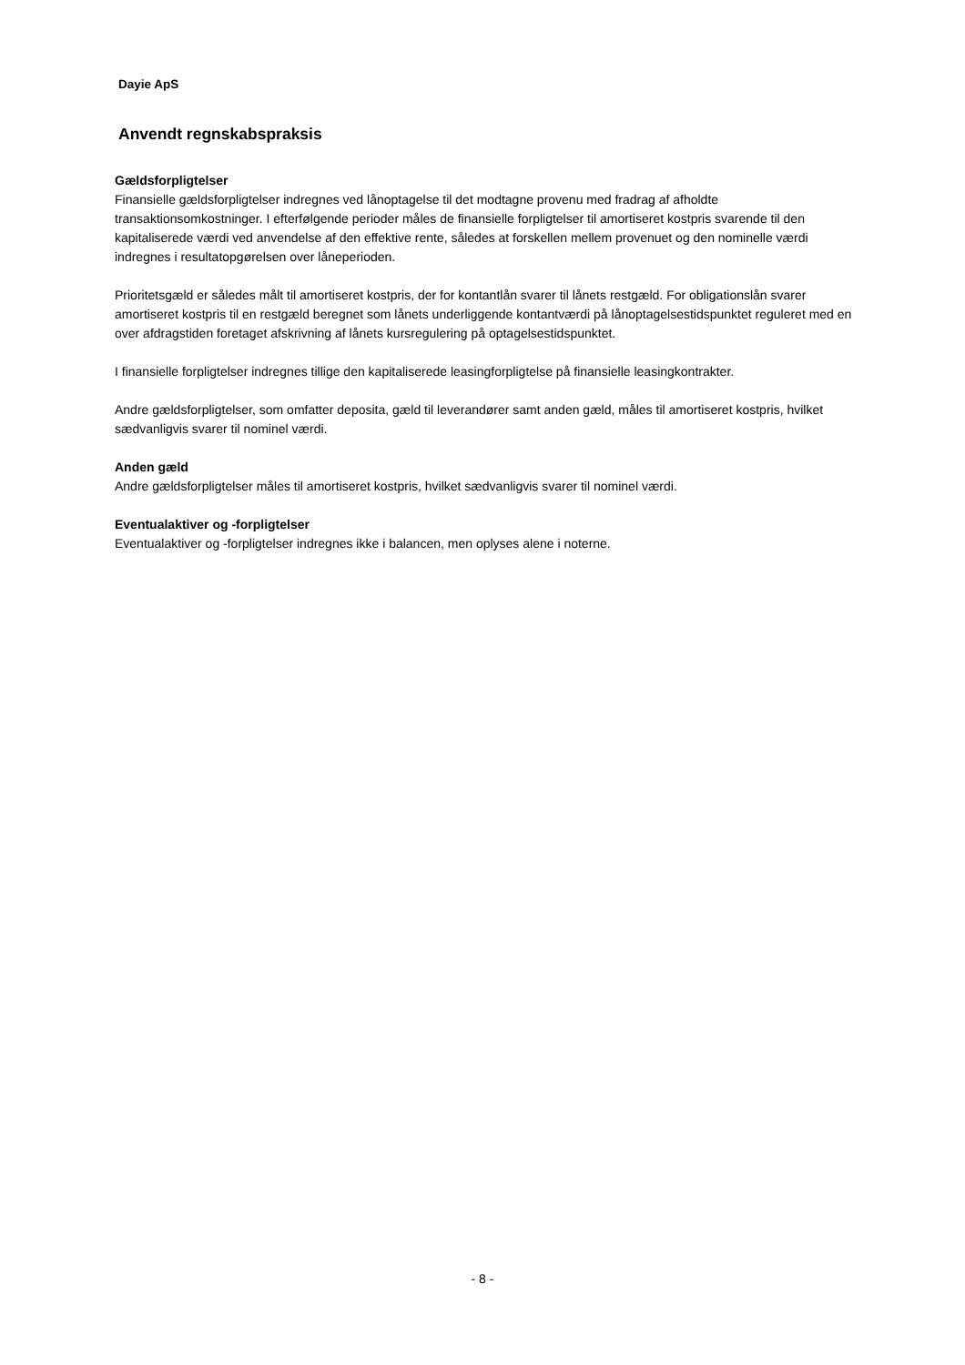Dayie ApS
Anvendt regnskabspraksis
Gældsforpligtelser
Finansielle gældsforpligtelser indregnes ved lånoptagelse til det modtagne provenu med fradrag af afholdte transaktionsomkostninger. I efterfølgende perioder måles de finansielle forpligtelser til amortiseret kostpris svarende til den kapitaliserede værdi ved anvendelse af den effektive rente, således at forskellen mellem provenuet og den nominelle værdi indregnes i resultatopgørelsen over låneperioden.
Prioritetsgæld er således målt til amortiseret kostpris, der for kontantlån svarer til lånets restgæld. For obligationslån svarer amortiseret kostpris til en restgæld beregnet som lånets underliggende kontantværdi på lånoptagelsestidspunktet reguleret med en over afdragstiden foretaget afskrivning af lånets kursregulering på optagelsestidspunktet.
I finansielle forpligtelser indregnes tillige den kapitaliserede leasingforpligtelse på finansielle leasingkontrakter.
Andre gældsforpligtelser, som omfatter deposita, gæld til leverandører samt anden gæld, måles til amortiseret kostpris, hvilket sædvanligvis svarer til nominel værdi.
Anden gæld
Andre gældsforpligtelser måles til amortiseret kostpris, hvilket sædvanligvis svarer til nominel værdi.
Eventualaktiver og -forpligtelser
Eventualaktiver og -forpligtelser indregnes ikke i balancen, men oplyses alene i noterne.
- 8 -